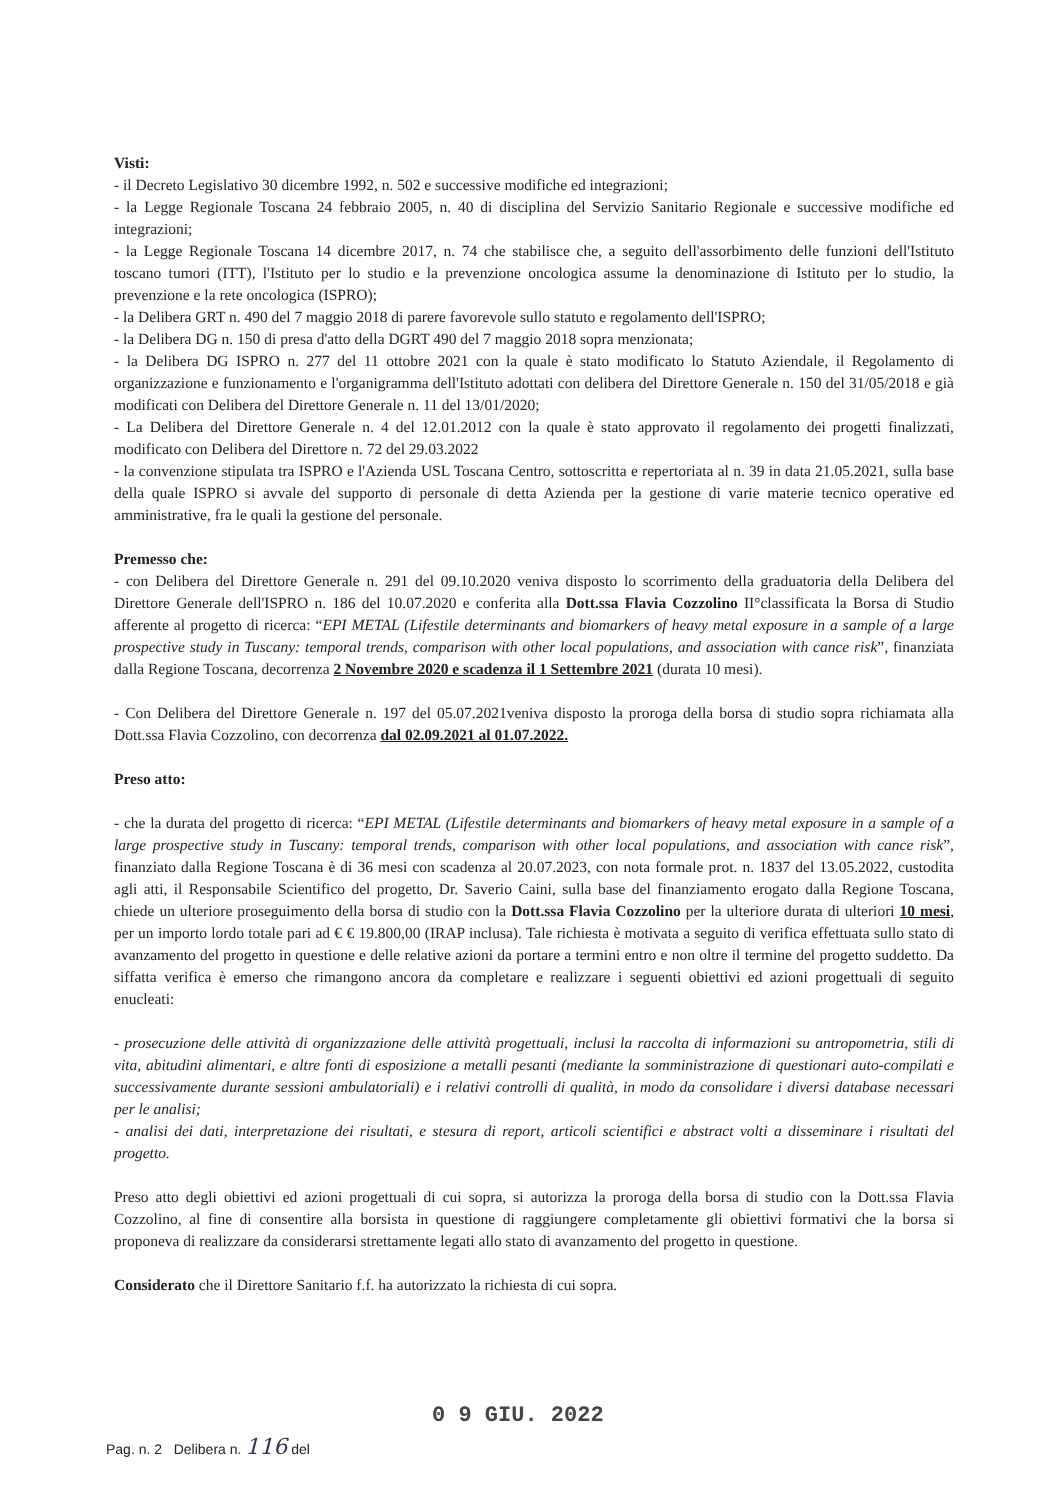Visti:
- il Decreto Legislativo 30 dicembre 1992, n. 502 e successive modifiche ed integrazioni;
- la Legge Regionale Toscana 24 febbraio 2005, n. 40 di disciplina del Servizio Sanitario Regionale e successive modifiche ed integrazioni;
- la Legge Regionale Toscana 14 dicembre 2017, n. 74 che stabilisce che, a seguito dell'assorbimento delle funzioni dell'Istituto toscano tumori (ITT), l'Istituto per lo studio e la prevenzione oncologica assume la denominazione di Istituto per lo studio, la prevenzione e la rete oncologica (ISPRO);
- la Delibera GRT n. 490 del 7 maggio 2018 di parere favorevole sullo statuto e regolamento dell'ISPRO;
- la Delibera DG n. 150 di presa d'atto della DGRT 490 del 7 maggio 2018 sopra menzionata;
- la Delibera DG ISPRO n. 277 del 11 ottobre 2021 con la quale è stato modificato lo Statuto Aziendale, il Regolamento di organizzazione e funzionamento e l'organigramma dell'Istituto adottati con delibera del Direttore Generale n. 150 del 31/05/2018 e già modificati con Delibera del Direttore Generale n. 11 del 13/01/2020;
- La Delibera del Direttore Generale n. 4 del 12.01.2012 con la quale è stato approvato il regolamento dei progetti finalizzati, modificato con Delibera del Direttore n. 72 del 29.03.2022
- la convenzione stipulata tra ISPRO e l'Azienda USL Toscana Centro, sottoscritta e repertoriata al n. 39 in data 21.05.2021, sulla base della quale ISPRO si avvale del supporto di personale di detta Azienda per la gestione di varie materie tecnico operative ed amministrative, fra le quali la gestione del personale.
Premesso che:
- con Delibera del Direttore Generale n. 291 del 09.10.2020 veniva disposto lo scorrimento della graduatoria della Delibera del Direttore Generale dell'ISPRO n. 186 del 10.07.2020 e conferita alla Dott.ssa Flavia Cozzolino II°classificata la Borsa di Studio afferente al progetto di ricerca: “EPI METAL (Lifestile determinants and biomarkers of heavy metal exposure in a sample of a large prospective study in Tuscany: temporal trends, comparison with other local populations, and association with cance risk”, finanziata dalla Regione Toscana, decorrenza 2 Novembre 2020 e scadenza il 1 Settembre 2021 (durata 10 mesi).
- Con Delibera del Direttore Generale n. 197 del 05.07.2021veniva disposto la proroga della borsa di studio sopra richiamata alla Dott.ssa Flavia Cozzolino, con decorrenza dal 02.09.2021 al 01.07.2022.
Preso atto:
- che la durata del progetto di ricerca: “EPI METAL (Lifestile determinants and biomarkers of heavy metal exposure in a sample of a large prospective study in Tuscany: temporal trends, comparison with other local populations, and association with cance risk”, finanziato dalla Regione Toscana è di 36 mesi con scadenza al 20.07.2023, con nota formale prot. n. 1837 del 13.05.2022, custodita agli atti, il Responsabile Scientifico del progetto, Dr. Saverio Caini, sulla base del finanziamento erogato dalla Regione Toscana, chiede un ulteriore proseguimento della borsa di studio con la Dott.ssa Flavia Cozzolino per la ulteriore durata di ulteriori 10 mesi, per un importo lordo totale pari ad € € 19.800,00 (IRAP inclusa). Tale richiesta è motivata a seguito di verifica effettuata sullo stato di avanzamento del progetto in questione e delle relative azioni da portare a termini entro e non oltre il termine del progetto suddetto. Da siffatta verifica è emerso che rimangono ancora da completare e realizzare i seguenti obiettivi ed azioni progettuali di seguito enucleati:
- prosecuzione delle attività di organizzazione delle attività progettuali, inclusi la raccolta di informazioni su antropometria, stili di vita, abitudini alimentari, e altre fonti di esposizione a metalli pesanti (mediante la somministrazione di questionari auto-compilati e successivamente durante sessioni ambulatoriali) e i relativi controlli di qualità, in modo da consolidare i diversi database necessari per le analisi;
- analisi dei dati, interpretazione dei risultati, e stesura di report, articoli scientifici e abstract volti a disseminare i risultati del progetto.
Preso atto degli obiettivi ed azioni progettuali di cui sopra, si autorizza la proroga della borsa di studio con la Dott.ssa Flavia Cozzolino, al fine di consentire alla borsista in questione di raggiungere completamente gli obiettivi formativi che la borsa si proponeva di realizzare da considerarsi strettamente legati allo stato di avanzamento del progetto in questione.
Considerato che il Direttore Sanitario f.f. ha autorizzato la richiesta di cui sopra.
0 9 GIU. 2022
Pag. n. 2 Delibera n. 116 del